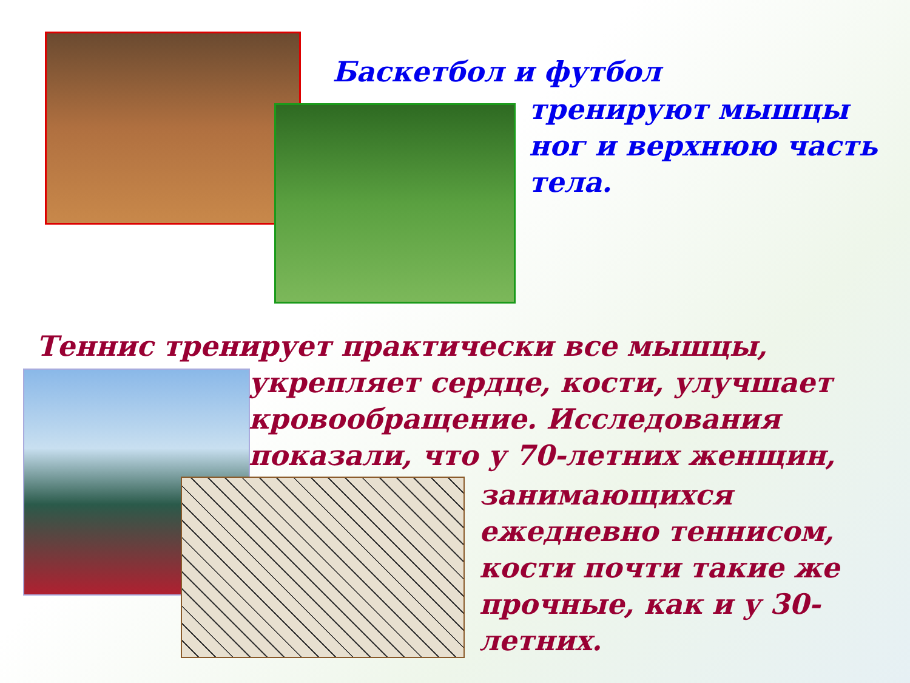Баскетбол и футбол
тренируют мышцы ног и верхнюю часть тела.
Теннис тренирует практически все мышцы,
укрепляет сердце, кости, улучшает кровообращение. Исследования показали, что у 70-летних женщин,
занимающихся ежедневно теннисом, кости почти такие же прочные, как и у 30-летних.